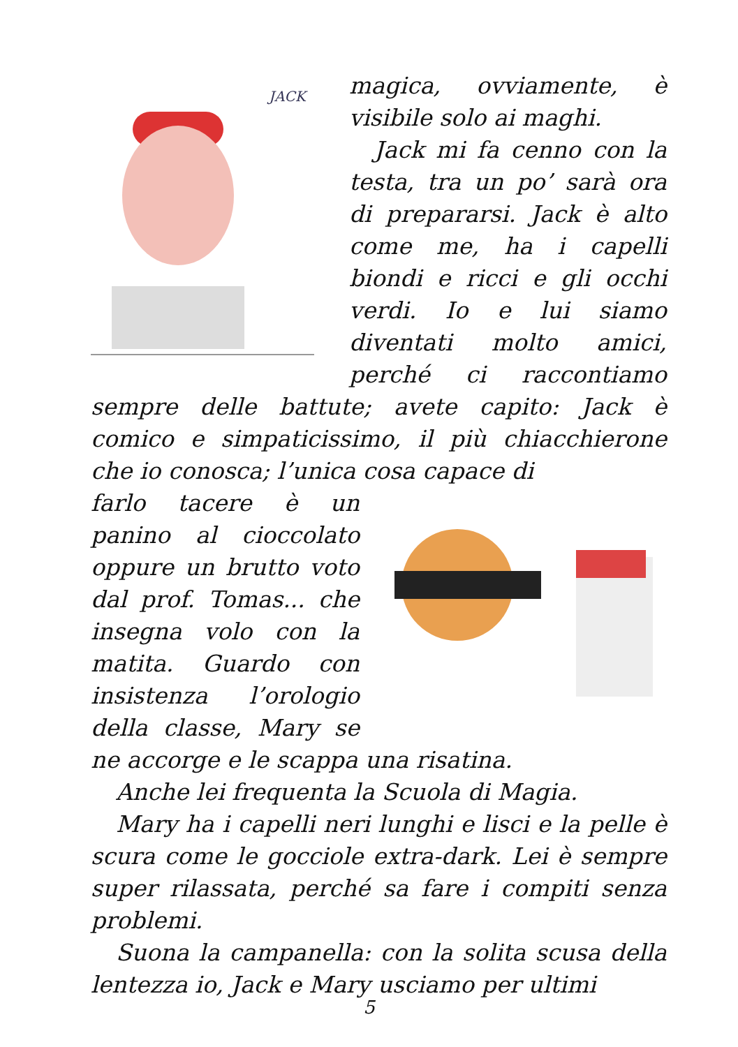JACK
magica, ovviamente, è visibile solo ai maghi.
Jack mi fa cenno con la testa, tra un po’ sarà ora di prepararsi. Jack è alto come me, ha i capelli biondi e ricci e gli occhi verdi. Io e lui siamo diventati molto amici, perché ci raccontiamo sempre delle battute; avete capito: Jack è comico e simpaticissimo, il più chiacchierone che io conosca; l’unica cosa capace di
farlo tacere è un panino al cioccolato oppure un brutto voto dal prof. Tomas... che insegna volo con la matita. Guardo con insistenza l’orologio della classe, Mary se ne accorge e le scappa una risatina.
Anche lei frequenta la Scuola di Magia.
Mary ha i capelli neri lunghi e lisci e la pelle è scura come le gocciole extra-dark. Lei è sempre super rilassata, perché sa fare i compiti senza problemi.
Suona la campanella: con la solita scusa della lentezza io, Jack e Mary usciamo per ultimi
5